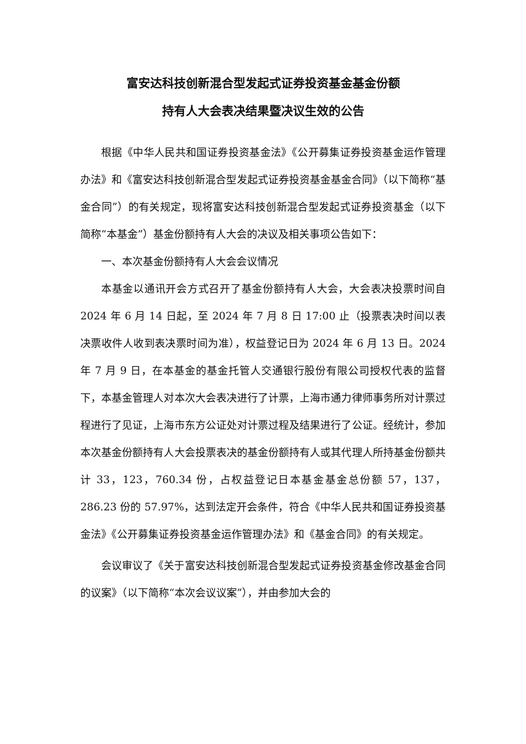富安达科技创新混合型发起式证券投资基金基金份额
持有人大会表决结果暨决议生效的公告
根据《中华人民共和国证券投资基金法》《公开募集证券投资基金运作管理办法》和《富安达科技创新混合型发起式证券投资基金基金合同》（以下简称“基金合同”）的有关规定，现将富安达科技创新混合型发起式证券投资基金（以下简称“本基金”）基金份额持有人大会的决议及相关事项公告如下：
一、本次基金份额持有人大会会议情况
本基金以通讯开会方式召开了基金份额持有人大会，大会表决投票时间自 2024 年 6 月 14 日起，至 2024 年 7 月 8 日 17:00 止（投票表决时间以表决票收件人收到表决票时间为准），权益登记日为 2024 年 6 月 13 日。2024 年 7 月 9 日，在本基金的基金托管人交通银行股份有限公司授权代表的监督下，本基金管理人对本次大会表决进行了计票，上海市通力律师事务所对计票过程进行了见证，上海市东方公证处对计票过程及结果进行了公证。经统计，参加本次基金份额持有人大会投票表决的基金份额持有人或其代理人所持基金份额共计 33，123，760.34 份，占权益登记日本基金基金总份额 57，137，286.23 份的 57.97%，达到法定开会条件，符合《中华人民共和国证券投资基金法》《公开募集证券投资基金运作管理办法》和《基金合同》的有关规定。
会议审议了《关于富安达科技创新混合型发起式证券投资基金修改基金合同的议案》（以下简称“本次会议议案”），并由参加大会的